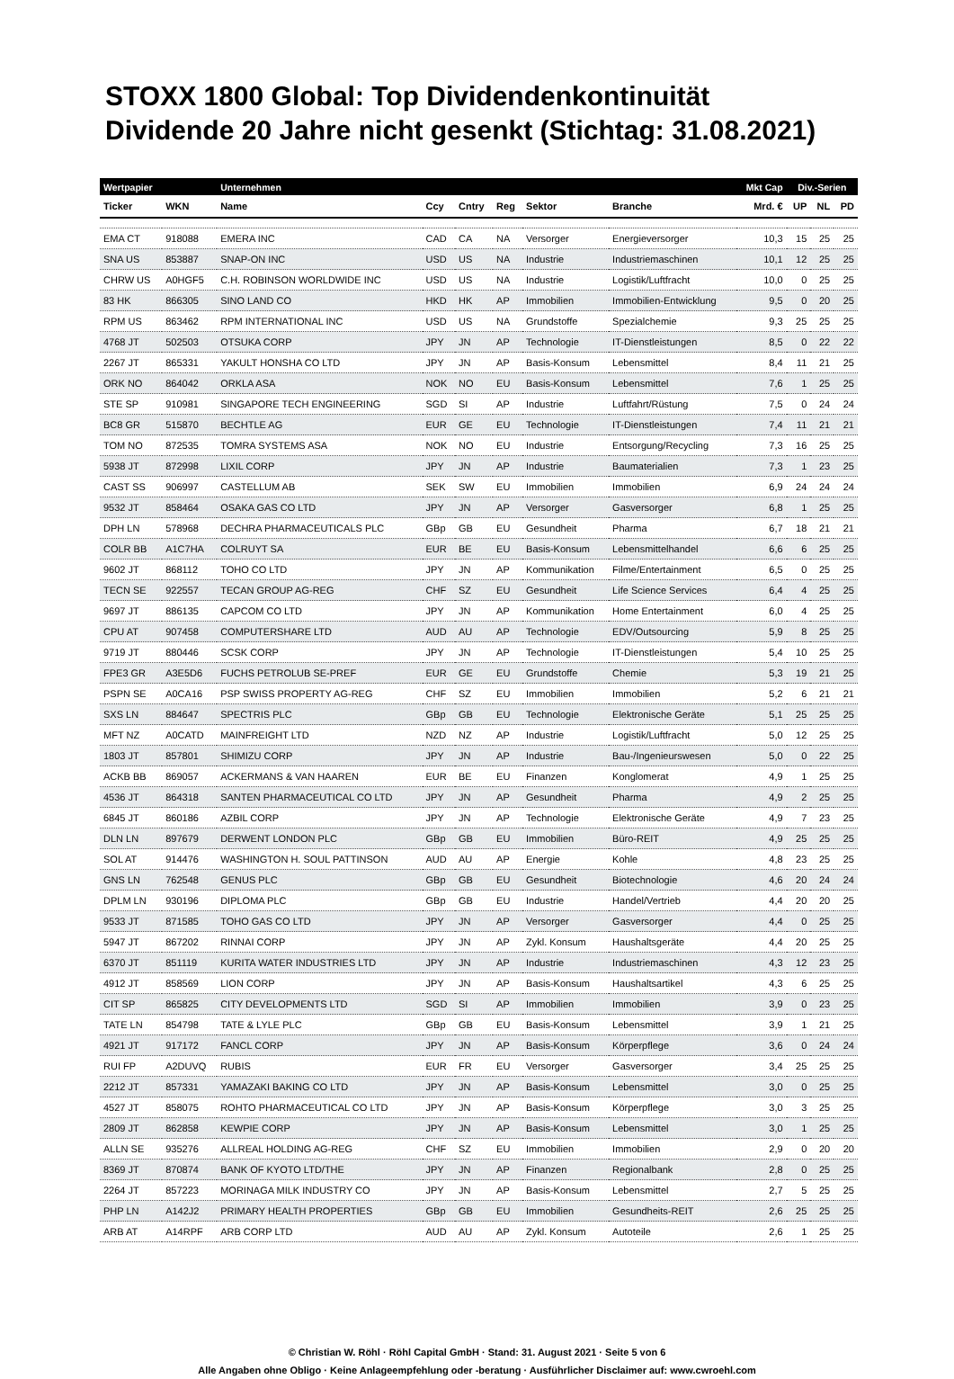STOXX 1800 Global: Top Dividendenkontinuität
Dividende 20 Jahre nicht gesenkt (Stichtag: 31.08.2021)
| Wertpapier | | Unternehmen | | | | | | Mkt Cap | Div.-Serien | | |
| --- | --- | --- | --- | --- | --- | --- | --- | --- | --- | --- | --- |
| Ticker | WKN | Name | Ccy | Cntry | Reg | Sektor | Branche | Mrd. € | UP | NL | PD |
| EMA CT | 918088 | EMERA INC | CAD | CA | NA | Versorger | Energieversorger | 10,3 | 15 | 25 | 25 |
| SNA US | 853887 | SNAP-ON INC | USD | US | NA | Industrie | Industriemaschinen | 10,1 | 12 | 25 | 25 |
| CHRW US | A0HGF5 | C.H. ROBINSON WORLDWIDE INC | USD | US | NA | Industrie | Logistik/Luftfracht | 10,0 | 0 | 25 | 25 |
| 83 HK | 866305 | SINO LAND CO | HKD | HK | AP | Immobilien | Immobilien-Entwicklung | 9,5 | 0 | 20 | 25 |
| RPM US | 863462 | RPM INTERNATIONAL INC | USD | US | NA | Grundstoffe | Spezialchemie | 9,3 | 25 | 25 | 25 |
| 4768 JT | 502503 | OTSUKA CORP | JPY | JN | AP | Technologie | IT-Dienstleistungen | 8,5 | 0 | 22 | 22 |
| 2267 JT | 865331 | YAKULT HONSHA CO LTD | JPY | JN | AP | Basis-Konsum | Lebensmittel | 8,4 | 11 | 21 | 25 |
| ORK NO | 864042 | ORKLA ASA | NOK | NO | EU | Basis-Konsum | Lebensmittel | 7,6 | 1 | 25 | 25 |
| STE SP | 910981 | SINGAPORE TECH ENGINEERING | SGD | SI | AP | Industrie | Luftfahrt/Rüstung | 7,5 | 0 | 24 | 24 |
| BC8 GR | 515870 | BECHTLE AG | EUR | GE | EU | Technologie | IT-Dienstleistungen | 7,4 | 11 | 21 | 21 |
| TOM NO | 872535 | TOMRA SYSTEMS ASA | NOK | NO | EU | Industrie | Entsorgung/Recycling | 7,3 | 16 | 25 | 25 |
| 5938 JT | 872998 | LIXIL CORP | JPY | JN | AP | Industrie | Baumaterialien | 7,3 | 1 | 23 | 25 |
| CAST SS | 906997 | CASTELLUM AB | SEK | SW | EU | Immobilien | Immobilien | 6,9 | 24 | 24 | 24 |
| 9532 JT | 858464 | OSAKA GAS CO LTD | JPY | JN | AP | Versorger | Gasversorger | 6,8 | 1 | 25 | 25 |
| DPH LN | 578968 | DECHRA PHARMACEUTICALS PLC | GBp | GB | EU | Gesundheit | Pharma | 6,7 | 18 | 21 | 21 |
| COLR BB | A1C7HA | COLRUYT SA | EUR | BE | EU | Basis-Konsum | Lebensmittelhandel | 6,6 | 6 | 25 | 25 |
| 9602 JT | 868112 | TOHO CO LTD | JPY | JN | AP | Kommunikation | Filme/Entertainment | 6,5 | 0 | 25 | 25 |
| TECN SE | 922557 | TECAN GROUP AG-REG | CHF | SZ | EU | Gesundheit | Life Science Services | 6,4 | 4 | 25 | 25 |
| 9697 JT | 886135 | CAPCOM CO LTD | JPY | JN | AP | Kommunikation | Home Entertainment | 6,0 | 4 | 25 | 25 |
| CPU AT | 907458 | COMPUTERSHARE LTD | AUD | AU | AP | Technologie | EDV/Outsourcing | 5,9 | 8 | 25 | 25 |
| 9719 JT | 880446 | SCSK CORP | JPY | JN | AP | Technologie | IT-Dienstleistungen | 5,4 | 10 | 25 | 25 |
| FPE3 GR | A3E5D6 | FUCHS PETROLUB SE-PREF | EUR | GE | EU | Grundstoffe | Chemie | 5,3 | 19 | 21 | 25 |
| PSPN SE | A0CA16 | PSP SWISS PROPERTY AG-REG | CHF | SZ | EU | Immobilien | Immobilien | 5,2 | 6 | 21 | 21 |
| SXS LN | 884647 | SPECTRIS PLC | GBp | GB | EU | Technologie | Elektronische Geräte | 5,1 | 25 | 25 | 25 |
| MFT NZ | A0CATD | MAINFREIGHT LTD | NZD | NZ | AP | Industrie | Logistik/Luftfracht | 5,0 | 12 | 25 | 25 |
| 1803 JT | 857801 | SHIMIZU CORP | JPY | JN | AP | Industrie | Bau-/Ingenieurswesen | 5,0 | 0 | 22 | 25 |
| ACKB BB | 869057 | ACKERMANS & VAN HAAREN | EUR | BE | EU | Finanzen | Konglomerat | 4,9 | 1 | 25 | 25 |
| 4536 JT | 864318 | SANTEN PHARMACEUTICAL CO LTD | JPY | JN | AP | Gesundheit | Pharma | 4,9 | 2 | 25 | 25 |
| 6845 JT | 860186 | AZBIL CORP | JPY | JN | AP | Technologie | Elektronische Geräte | 4,9 | 7 | 23 | 25 |
| DLN LN | 897679 | DERWENT LONDON PLC | GBp | GB | EU | Immobilien | Büro-REIT | 4,9 | 25 | 25 | 25 |
| SOL AT | 914476 | WASHINGTON H. SOUL PATTINSON | AUD | AU | AP | Energie | Kohle | 4,8 | 23 | 25 | 25 |
| GNS LN | 762548 | GENUS PLC | GBp | GB | EU | Gesundheit | Biotechnologie | 4,6 | 20 | 24 | 24 |
| DPLM LN | 930196 | DIPLOMA PLC | GBp | GB | EU | Industrie | Handel/Vertrieb | 4,4 | 20 | 20 | 25 |
| 9533 JT | 871585 | TOHO GAS CO LTD | JPY | JN | AP | Versorger | Gasversorger | 4,4 | 0 | 25 | 25 |
| 5947 JT | 867202 | RINNAI CORP | JPY | JN | AP | Zykl. Konsum | Haushaltsgeräte | 4,4 | 20 | 25 | 25 |
| 6370 JT | 851119 | KURITA WATER INDUSTRIES LTD | JPY | JN | AP | Industrie | Industriemaschinen | 4,3 | 12 | 23 | 25 |
| 4912 JT | 858569 | LION CORP | JPY | JN | AP | Basis-Konsum | Haushaltsartikel | 4,3 | 6 | 25 | 25 |
| CIT SP | 865825 | CITY DEVELOPMENTS LTD | SGD | SI | AP | Immobilien | Immobilien | 3,9 | 0 | 23 | 25 |
| TATE LN | 854798 | TATE & LYLE PLC | GBp | GB | EU | Basis-Konsum | Lebensmittel | 3,9 | 1 | 21 | 25 |
| 4921 JT | 917172 | FANCL CORP | JPY | JN | AP | Basis-Konsum | Körperpflege | 3,6 | 0 | 24 | 24 |
| RUI FP | A2DUVQ | RUBIS | EUR | FR | EU | Versorger | Gasversorger | 3,4 | 25 | 25 | 25 |
| 2212 JT | 857331 | YAMAZAKI BAKING CO LTD | JPY | JN | AP | Basis-Konsum | Lebensmittel | 3,0 | 0 | 25 | 25 |
| 4527 JT | 858075 | ROHTO PHARMACEUTICAL CO LTD | JPY | JN | AP | Basis-Konsum | Körperpflege | 3,0 | 3 | 25 | 25 |
| 2809 JT | 862858 | KEWPIE CORP | JPY | JN | AP | Basis-Konsum | Lebensmittel | 3,0 | 1 | 25 | 25 |
| ALLN SE | 935276 | ALLREAL HOLDING AG-REG | CHF | SZ | EU | Immobilien | Immobilien | 2,9 | 0 | 20 | 20 |
| 8369 JT | 870874 | BANK OF KYOTO LTD/THE | JPY | JN | AP | Finanzen | Regionalbank | 2,8 | 0 | 25 | 25 |
| 2264 JT | 857223 | MORINAGA MILK INDUSTRY CO | JPY | JN | AP | Basis-Konsum | Lebensmittel | 2,7 | 5 | 25 | 25 |
| PHP LN | A142J2 | PRIMARY HEALTH PROPERTIES | GBp | GB | EU | Immobilien | Gesundheits-REIT | 2,6 | 25 | 25 | 25 |
| ARB AT | A14RPF | ARB CORP LTD | AUD | AU | AP | Zykl. Konsum | Autoteile | 2,6 | 1 | 25 | 25 |
© Christian W. Röhl · Röhl Capital GmbH · Stand: 31. August 2021 · Seite 5 von 6
Alle Angaben ohne Obligo · Keine Anlageempfehlung oder -beratung · Ausführlicher Disclaimer auf: www.cwroehl.com